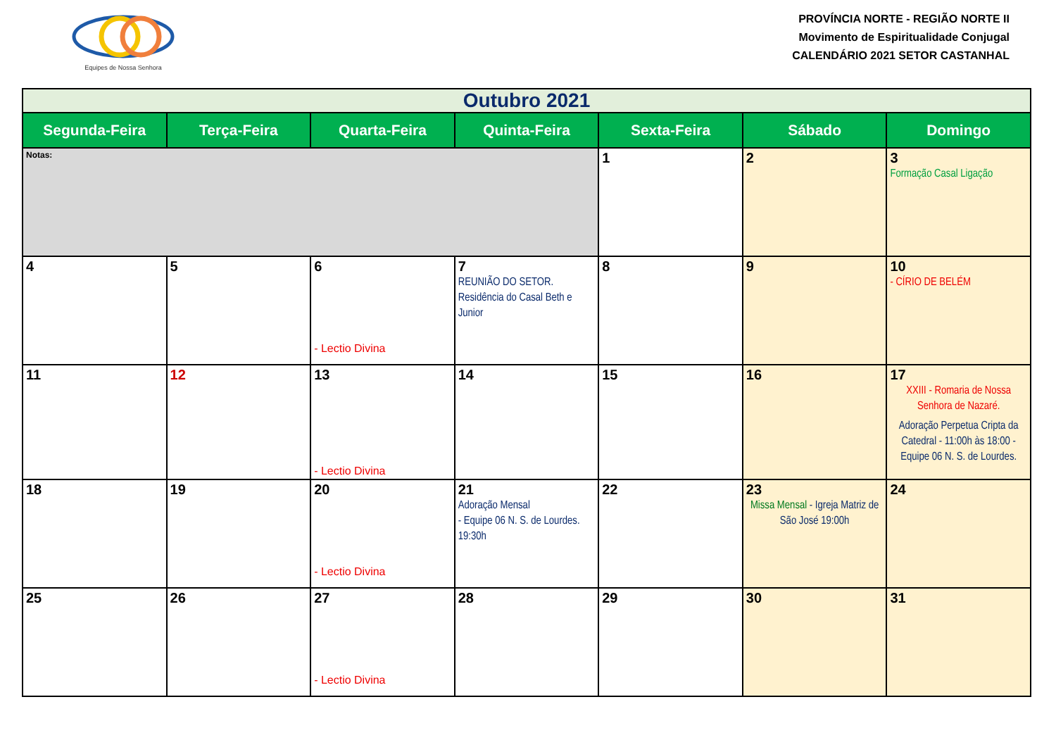Equipes de Nossa Senhora
PROVÍNCIA NORTE - REGIÃO NORTE II
Movimento de Espiritualidade Conjugal
CALENDÁRIO 2021 SETOR CASTANHAL
| Outubro 2021 | | | | | | |
| Segunda-Feira | Terça-Feira | Quarta-Feira | Quinta-Feira | Sexta-Feira | Sábado | Domingo |
| Notas: | | | | 1 | 2 | 3 Formação Casal Ligação |
| 4 | 5 | 6 - Lectio Divina | 7 REUNIÃO DO SETOR. Residência do Casal Beth e Junior | 8 | 9 | 10 - CÍRIO DE BELÉM |
| 11 | 12 | 13 - Lectio Divina | 14 | 15 | 16 | 17 XXIII - Romaria de Nossa Senhora de Nazaré. Adoração Perpetua Cripta da Catedral - 11:00h às 18:00 - Equipe 06 N. S. de Lourdes. |
| 18 | 19 | 20 - Lectio Divina | 21 Adoração Mensal - Equipe 06 N. S. de Lourdes. 19:30h | 22 | 23 Missa Mensal - Igreja Matriz de São José 19:00h | 24 |
| 25 | 26 | 27 - Lectio Divina | 28 | 29 | 30 | 31 |